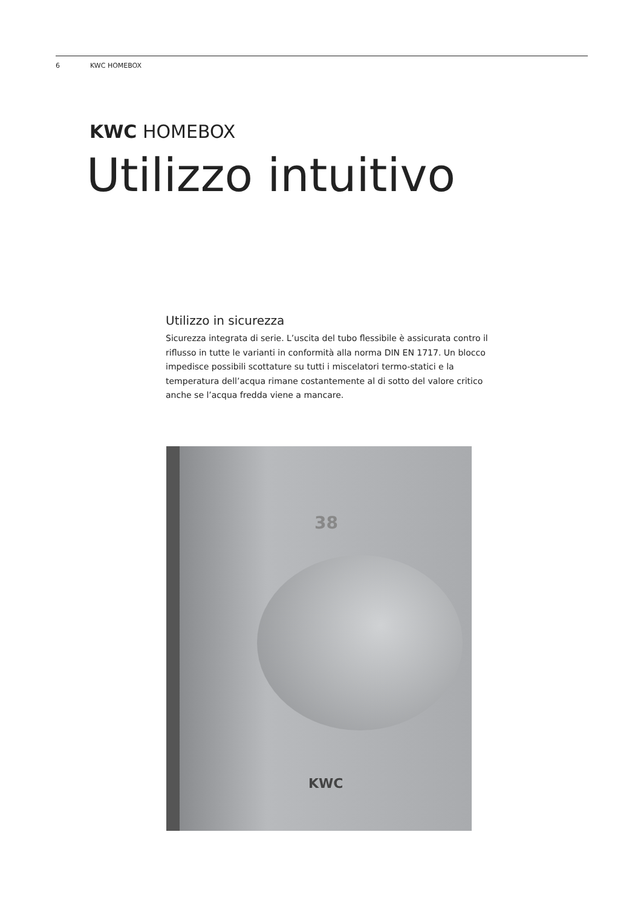6 KWC HOMEBOX
KWC HOMEBOX
Utilizzo intuitivo
Utilizzo in sicurezza
Sicurezza integrata di serie. L’uscita del tubo flessibile è assicurata contro il riflusso in tutte le varianti in conformità alla norma DIN EN 1717. Un blocco impedisce possibili scottature su tutti i miscelatori termo-statici e la temperatura dell’acqua rimane costantemente al di sotto del valore critico anche se l’acqua fredda viene a mancare.
38
KWC